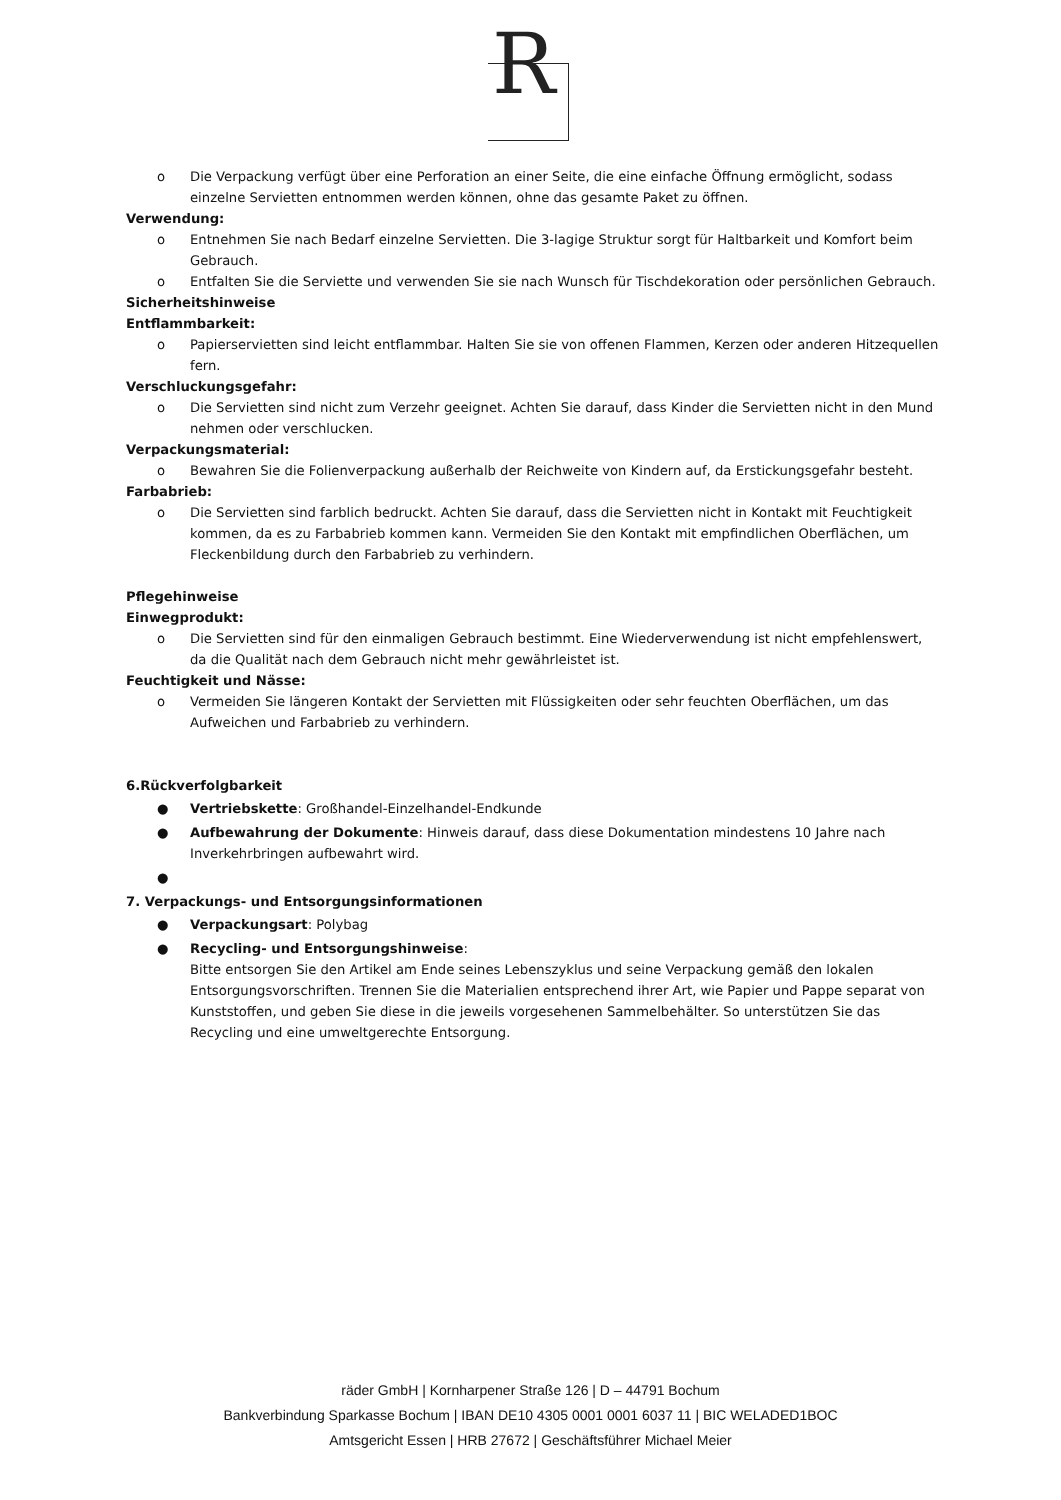R
o Die Verpackung verfügt über eine Perforation an einer Seite, die eine einfache Öffnung ermöglicht, sodass einzelne Servietten entnommen werden können, ohne das gesamte Paket zu öffnen.
Verwendung:
o Entnehmen Sie nach Bedarf einzelne Servietten. Die 3-lagige Struktur sorgt für Haltbarkeit und Komfort beim Gebrauch.
o Entfalten Sie die Serviette und verwenden Sie sie nach Wunsch für Tischdekoration oder persönlichen Gebrauch.
Sicherheitshinweise
Entflammbarkeit:
o Papierservietten sind leicht entflammbar. Halten Sie sie von offenen Flammen, Kerzen oder anderen Hitzequellen fern.
Verschluckungsgefahr:
o Die Servietten sind nicht zum Verzehr geeignet. Achten Sie darauf, dass Kinder die Servietten nicht in den Mund nehmen oder verschlucken.
Verpackungsmaterial:
o Bewahren Sie die Folienverpackung außerhalb der Reichweite von Kindern auf, da Erstickungsgefahr besteht.
Farbabrieb:
o Die Servietten sind farblich bedruckt. Achten Sie darauf, dass die Servietten nicht in Kontakt mit Feuchtigkeit kommen, da es zu Farbabrieb kommen kann. Vermeiden Sie den Kontakt mit empfindlichen Oberflächen, um Fleckenbildung durch den Farbabrieb zu verhindern.
Pflegehinweise
Einwegprodukt:
o Die Servietten sind für den einmaligen Gebrauch bestimmt. Eine Wiederverwendung ist nicht empfehlenswert, da die Qualität nach dem Gebrauch nicht mehr gewährleistet ist.
Feuchtigkeit und Nässe:
o Vermeiden Sie längeren Kontakt der Servietten mit Flüssigkeiten oder sehr feuchten Oberflächen, um das Aufweichen und Farbabrieb zu verhindern.
6.Rückverfolgbarkeit
● Vertriebskette: Großhandel-Einzelhandel-Endkunde
● Aufbewahrung der Dokumente: Hinweis darauf, dass diese Dokumentation mindestens 10 Jahre nach Inverkehrbringen aufbewahrt wird.
●
7. Verpackungs- und Entsorgungsinformationen
● Verpackungsart: Polybag
● Recycling- und Entsorgungshinweise:
Bitte entsorgen Sie den Artikel am Ende seines Lebenszyklus und seine Verpackung gemäß den lokalen Entsorgungsvorschriften. Trennen Sie die Materialien entsprechend ihrer Art, wie Papier und Pappe separat von Kunststoffen, und geben Sie diese in die jeweils vorgesehenen Sammelbehälter. So unterstützen Sie das Recycling und eine umweltgerechte Entsorgung.
räder GmbH | Kornharpener Straße 126 | D – 44791 Bochum
Bankverbindung Sparkasse Bochum | IBAN DE10 4305 0001 0001 6037 11 | BIC WELADED1BOC
Amtsgericht Essen | HRB 27672 | Geschäftsführer Michael Meier